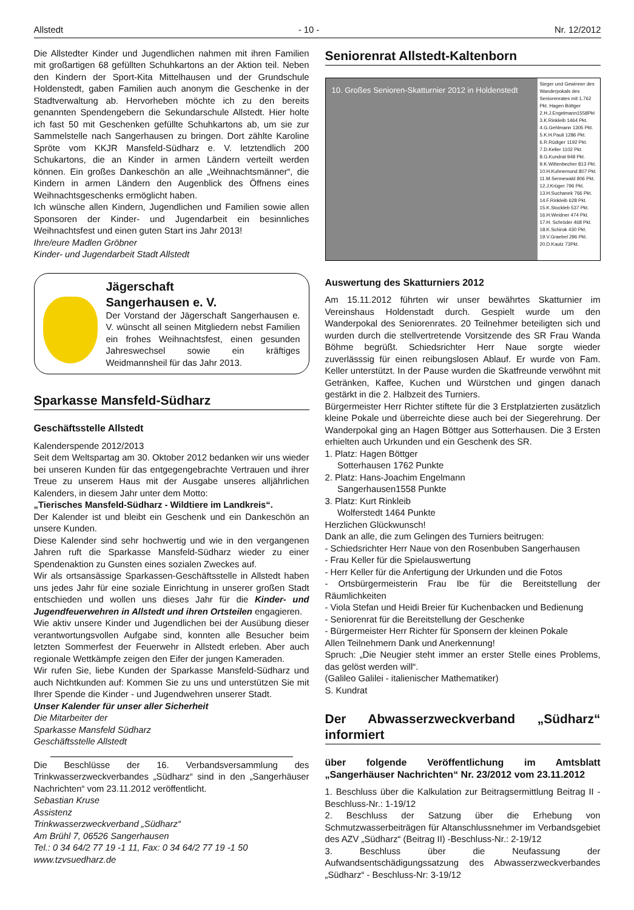Allstedt - 10 - Nr. 12/2012
Die Allstedter Kinder und Jugendlichen nahmen mit ihren Familien mit großartigen 68 gefüllten Schuhkartons an der Aktion teil. Neben den Kindern der Sport-Kita Mittelhausen und der Grundschule Holdenstedt, gaben Familien auch anonym die Geschenke in der Stadtverwaltung ab. Hervorheben möchte ich zu den bereits genannten Spendengebern die Sekundarschule Allstedt. Hier holte ich fast 50 mit Geschenken gefüllte Schuhkartons ab, um sie zur Sammelstelle nach Sangerhausen zu bringen. Dort zählte Karoline Spröte vom KKJR Mansfeld-Südharz e. V. letztendlich 200 Schukartons, die an Kinder in armen Ländern verteilt werden können. Ein großes Dankeschön an alle „Weihnachtsmänner“, die Kindern in armen Ländern den Augenblick des Öffnens eines Weihnachtsgeschenks ermöglicht haben.
Ich wünsche allen Kindern, Jugendlichen und Familien sowie allen Sponsoren der Kinder- und Jugendarbeit ein besinnliches Weihnachtsfest und einen guten Start ins Jahr 2013!
Ihre/eure Madlen Gröbner
Kinder- und Jugendarbeit Stadt Allstedt
Jägerschaft
Sangerhausen e. V.
Der Vorstand der Jägerschaft Sangerhausen e. V. wünscht all seinen Mitgliedern nebst Familien ein frohes Weihnachtsfest, einen gesunden Jahreswechsel sowie ein kräftiges Weidmannsheil für das Jahr 2013.
Sparkasse Mansfeld-Südharz
Geschäftsstelle Allstedt
Kalenderspende 2012/2013
Seit dem Weltspartag am 30. Oktober 2012 bedanken wir uns wieder bei unseren Kunden für das entgegengebrachte Vertrauen und ihrer Treue zu unserem Haus mit der Ausgabe unseres alljährlichen Kalenders, in diesem Jahr unter dem Motto:
„Tierisches Mansfeld-Südharz - Wildtiere im Landkreis“.
Der Kalender ist und bleibt ein Geschenk und ein Dankeschön an unsere Kunden.
Diese Kalender sind sehr hochwertig und wie in den vergangenen Jahren ruft die Sparkasse Mansfeld-Südharz wieder zu einer Spendenaktion zu Gunsten eines sozialen Zweckes auf.
Wir als ortsansässige Sparkassen-Geschäftsstelle in Allstedt haben uns jedes Jahr für eine soziale Einrichtung in unserer großen Stadt entschieden und wollen uns dieses Jahr für die Kinder- und Jugendfeuerwehren in Allstedt und ihren Ortsteilen engagieren.
Wie aktiv unsere Kinder und Jugendlichen bei der Ausübung dieser verantwortungsvollen Aufgabe sind, konnten alle Besucher beim letzten Sommerfest der Feuerwehr in Allstedt erleben. Aber auch regionale Wettkämpfe zeigen den Eifer der jungen Kameraden.
Wir rufen Sie, liebe Kunden der Sparkasse Mansfeld-Südharz und auch Nichtkunden auf: Kommen Sie zu uns und unterstützen Sie mit Ihrer Spende die Kinder - und Jugendwehren unserer Stadt.
Unser Kalender für unser aller Sicherheit
Die Mitarbeiter der
Sparkasse Mansfeld Südharz
Geschäftsstelle Allstedt
Die Beschlüsse der 16. Verbandsversammlung des Trinkwasserzweckverbandes „Südharz“ sind in den „Sangerhäuser Nachrichten“ vom 23.11.2012 veröffentlicht.
Sebastian Kruse
Assistenz
Trinkwasserzweckverband „Südharz“
Am Brühl 7, 06526 Sangerhausen
Tel.: 0 34 64/2 77 19 -1 11, Fax: 0 34 64/2 77 19 -1 50
www.tzvsuedharz.de
Seniorenrat Allstedt-Kaltenborn
10. Großes Senioren-Skatturnier 2012 in Holdenstedt
Sieger und Gewinner des Wanderpokals des Seniorenrates mit 1.762 Pkt. Hagen Böttger
2.H.J.Engelmann1558Pkt
3.K.Rinkleib 1464 Pkt.
4.G.Gehlmann 1305 Pkt.
5.K.H.Pauli 1286 Pkt.
6.R.Rüdiger 1192 Pkt.
7.D.Keller 1102 Pkt.
8.G.Kundrat 948 Pkt.
9.K.Wittenbecher 813 Pkt.
10.H.Kuhnemund 807 Pkt.
11.M.Sennewald 806 Pkt.
12.J.Krüger 796 Pkt.
13.H.Suchanek 766 Pkt.
14.F.Rinkleib 628 Pkt.
15.K.Stockleb 537 Pkt.
16.H.Weidner 474 Pkt.
17.H. Schröder 468 Pkt.
18.K.Schirok 430 Pkt.
19.V.Graebel 296 Pkt.
20.D.Kautz 73Pkt.
Auswertung des Skatturniers 2012
Am 15.11.2012 führten wir unser bewährtes Skatturnier im Vereinshaus Holdenstadt durch. Gespielt wurde um den Wanderpokal des Seniorenrates. 20 Teilnehmer beteiligten sich und wurden durch die stellvertretende Vorsitzende des SR Frau Wanda Böhme begrüßt. Schiedsrichter Herr Naue sorgte wieder zuverlässsig für einen reibungslosen Ablauf. Er wurde von Fam. Keller unterstützt. In der Pause wurden die Skatfreunde verwöhnt mit Getränken, Kaffee, Kuchen und Würstchen und gingen danach gestärkt in die 2. Halbzeit des Turniers.
Bürgermeister Herr Richter stiftete für die 3 Erstplatzierten zusätzlich kleine Pokale und überreichte diese auch bei der Siegerehrung. Der Wanderpokal ging an Hagen Böttger aus Sotterhausen. Die 3 Ersten erhielten auch Urkunden und ein Geschenk des SR.
1. Platz: Hagen Böttger
Sotterhausen 1762 Punkte
2. Platz: Hans-Joachim Engelmann
Sangerhausen1558 Punkte
3. Platz: Kurt Rinkleib
Wolferstedt 1464 Punkte
Herzlichen Glückwunsch!
Dank an alle, die zum Gelingen des Turniers beitrugen:
- Schiedsrichter Herr Naue von den Rosenbuben Sangerhausen
- Frau Keller für die Spielauswertung
- Herr Keller für die Anfertigung der Urkunden und die Fotos
- Ortsbürgermeisterin Frau Ibe für die Bereitstellung der Räumlichkeiten
- Viola Stefan und Heidi Breier für Kuchenbacken und Bedienung
- Seniorenrat für die Bereitstellung der Geschenke
- Bürgermeister Herr Richter für Sponsern der kleinen Pokale
Allen Teilnehmern Dank und Anerkennung!
Spruch: „Die Neugier steht immer an erster Stelle eines Problems, das gelöst werden will“.
(Galileo Galilei - italienischer Mathematiker)
S. Kundrat
Der Abwasserzweckverband „Südharz“ informiert
über folgende Veröffentlichung im Amtsblatt „Sangerhäuser Nachrichten“ Nr. 23/2012 vom 23.11.2012
1. Beschluss über die Kalkulation zur Beitragsermittlung Beitrag II - Beschluss-Nr.: 1-19/12
2. Beschluss der Satzung über die Erhebung von Schmutzwasserbeiträgen für Altanschlussnehmer im Verbandsgebiet des AZV „Südharz“ (Beitrag II) -Beschluss-Nr.: 2-19/12
3. Beschluss über die Neufassung der Aufwandsentschädigungssatzung des Abwasserzweckverbandes „Südharz“ - Beschluss-Nr: 3-19/12